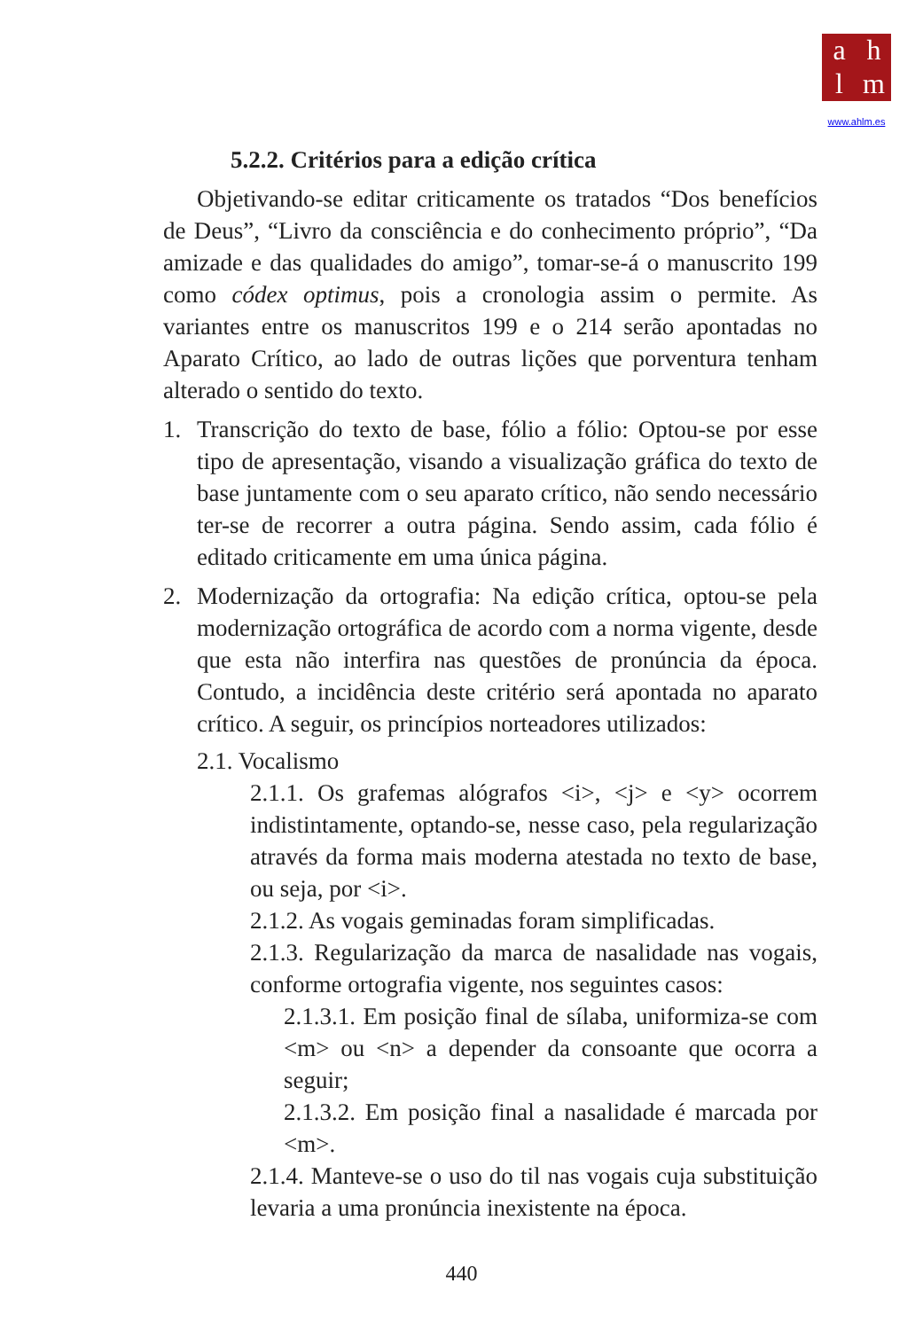ahlm
www.ahlm.es
5.2.2. Critérios para a edição crítica
Objetivando-se editar criticamente os tratados “Dos benefícios de Deus”, “Livro da consciência e do conhecimento próprio”, “Da amizade e das qualidades do amigo”, tomar-se-á o manuscrito 199 como códex optimus, pois a cronologia assim o permite. As variantes entre os manuscritos 199 e o 214 serão apontadas no Aparato Crítico, ao lado de outras lições que porventura tenham alterado o sentido do texto.
1. Transcrição do texto de base, fólio a fólio: Optou-se por esse tipo de apresentação, visando a visualização gráfica do texto de base juntamente com o seu aparato crítico, não sendo necessário ter-se de recorrer a outra página. Sendo assim, cada fólio é editado criticamente em uma única página.
2. Modernização da ortografia: Na edição crítica, optou-se pela modernização ortográfica de acordo com a norma vigente, desde que esta não interfira nas questões de pronúncia da época. Contudo, a incidência deste critério será apontada no aparato crítico. A seguir, os princípios norteadores utilizados:
2.1. Vocalismo
2.1.1. Os grafemas alógrafos <i>, <j> e <y> ocorrem indistintamente, optando-se, nesse caso, pela regularização através da forma mais moderna atestada no texto de base, ou seja, por <i>.
2.1.2. As vogais geminadas foram simplificadas.
2.1.3. Regularização da marca de nasalidade nas vogais, conforme ortografia vigente, nos seguintes casos:
2.1.3.1. Em posição final de sílaba, uniformiza-se com <m> ou <n> a depender da consoante que ocorra a seguir;
2.1.3.2. Em posição final a nasalidade é marcada por <m>.
2.1.4. Manteve-se o uso do til nas vogais cuja substituição levaria a uma pronúncia inexistente na época.
440